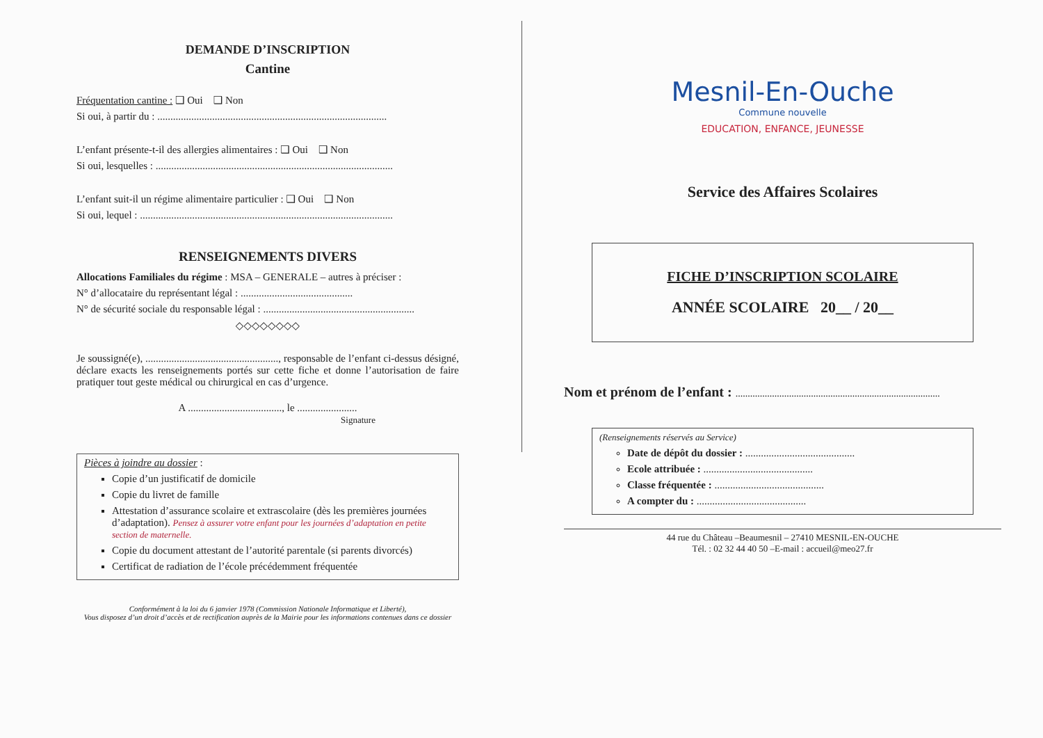DEMANDE D’INSCRIPTION
Cantine
Fréquentation cantine : ❑ Oui ❑ Non
Si oui, à partir du : ........................................................................................
L’enfant présente-t-il des allergies alimentaires : ❑ Oui ❑ Non
Si oui, lesquelles : ...........................................................................................
L’enfant suit-il un régime alimentaire particulier : ❑ Oui ❑ Non
Si oui, lequel : .................................................................................................
RENSEIGNEMENTS DIVERS
Allocations Familiales du régime : MSA – GENERALE – autres à préciser :
N° d’allocataire du représentant légal : ...........................................
N° de sécurité sociale du responsable légal : ..........................................................
◇◇◇◇◇◇◇◇
Je soussigné(e), ..................................................., responsable de l’enfant ci-dessus désigné, déclare exacts les renseignements portés sur cette fiche et donne l’autorisation de faire pratiquer tout geste médical ou chirurgical en cas d’urgence.
A ...................................., le .......................
Signature
Pièces à joindre au dossier :
Copie d’un justificatif de domicile
Copie du livret de famille
Attestation d’assurance scolaire et extrascolaire (dès les premières journées d’adaptation). Pensez à assurer votre enfant pour les journées d’adaptation en petite section de maternelle.
Copie du document attestant de l’autorité parentale (si parents divorcés)
Certificat de radiation de l’école précédemment fréquentée
Conformément à la loi du 6 janvier 1978 (Commission Nationale Informatique et Liberté),
Vous disposez d’un droit d’accès et de rectification auprès de la Mairie pour les informations contenues dans ce dossier
Mesnil-En-Ouche
Commune nouvelle
EDUCATION, ENFANCE, JEUNESSE
Service des Affaires Scolaires
FICHE D’INSCRIPTION SCOLAIRE
ANNÉE SCOLAIRE 20__ / 20__
Nom et prénom de l’enfant : ....................................................................................
(Renseignements réservés au Service)
Date de dépôt du dossier : ..........................................
Ecole attribuée : ..........................................
Classe fréquentée : ..........................................
A compter du : ..........................................
44 rue du Château –Beaumesnil – 27410 MESNIL-EN-OUCHE
Tél. : 02 32 44 40 50 –E-mail : accueil@meo27.fr